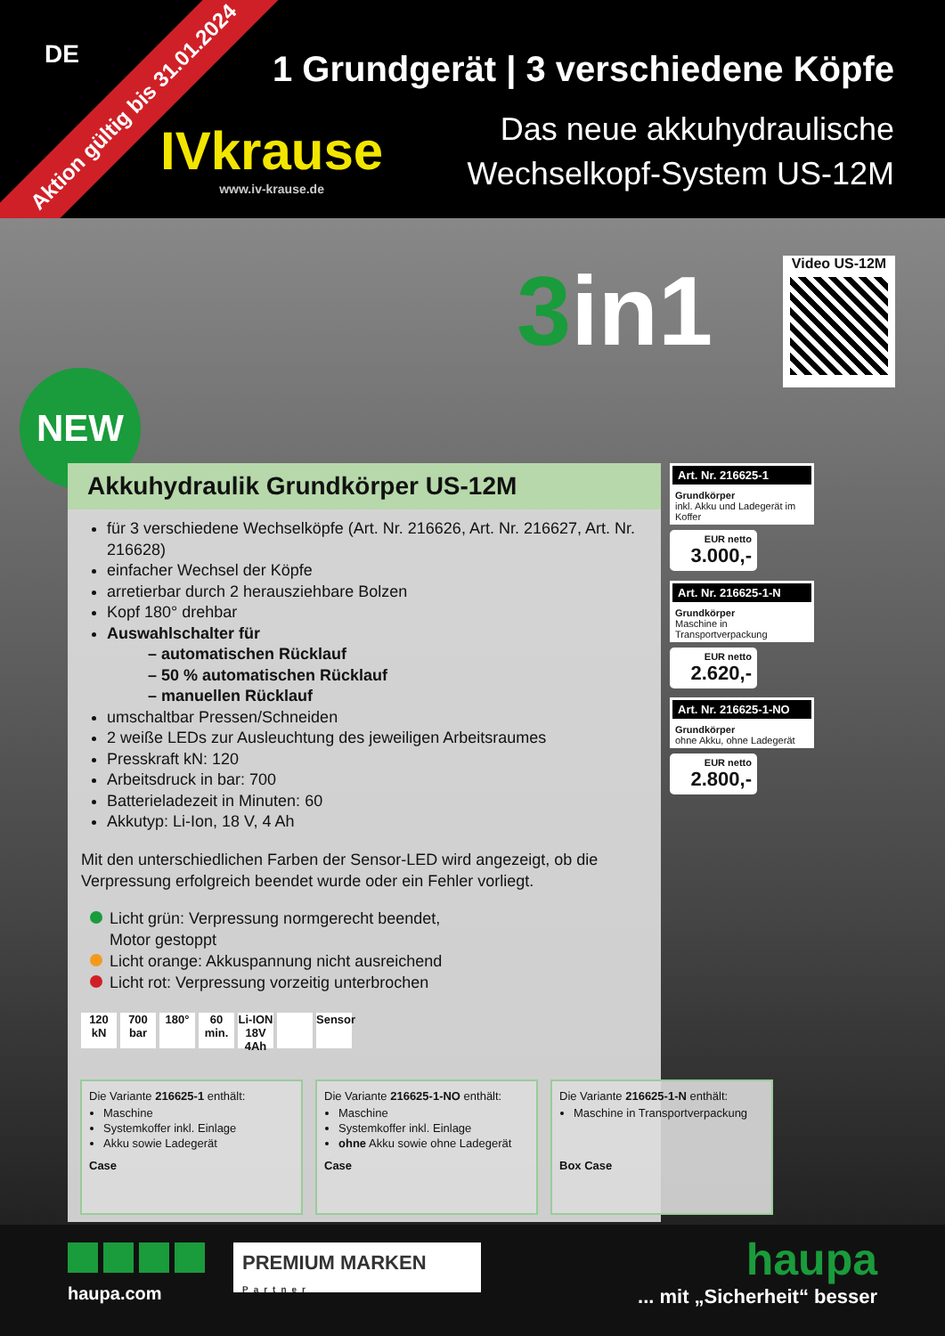DE
Aktion gültig bis 31.01.2024
IVkrause
www.iv-krause.de
1 Grundgerät | 3 verschiedene Köpfe
Das neue akkuhydraulische
Wechselkopf-System US-12M
3in1 Video US-12M
NEW
Akkuhydraulik Grundkörper US-12M
für 3 verschiedene Wechselköpfe (Art. Nr. 216626, Art. Nr. 216627, Art. Nr. 216628)
einfacher Wechsel der Köpfe
arretierbar durch 2 herausziehbare Bolzen
Kopf 180° drehbar
Auswahlschalter für
– automatischen Rücklauf
– 50 % automatischen Rücklauf
– manuellen Rücklauf
umschaltbar Pressen/Schneiden
2 weiße LEDs zur Ausleuchtung des jeweiligen Arbeitsraumes
Presskraft kN: 120
Arbeitsdruck in bar: 700
Batterieladezeit in Minuten: 60
Akkutyp: Li-Ion, 18 V, 4 Ah
Mit den unterschiedlichen Farben der Sensor-LED wird angezeigt, ob die Verpressung erfolgreich beendet wurde oder ein Fehler vorliegt.
Licht grün: Verpressung normgerecht beendet,
Motor gestoppt
Licht orange: Akkuspannung nicht ausreichend
Licht rot: Verpressung vorzeitig unterbrochen
120 kN
700 bar
180° 60 min.
Li-ION 18V 4Ah
Sensor
Art. Nr. 216625-1
Grundkörper
inkl. Akku und Ladegerät im Koffer
EUR netto
3.000,-
Art. Nr. 216625-1-N
Grundkörper
Maschine in Transportverpackung
EUR netto
2.620,-
Art. Nr. 216625-1-NO
Grundkörper
ohne Akku, ohne Ladegerät
EUR netto
2.800,-
Die Variante 216625-1 enthält:
Maschine
Systemkoffer inkl. Einlage
Akku sowie Ladegerät
Case
Die Variante 216625-1-NO enthält:
Maschine
Systemkoffer inkl. Einlage
ohne Akku sowie ohne Ladegerät
Case
Die Variante 216625-1-N enthält:
Maschine in Transportverpackung
Box Case
haupa.com
PREMIUM MARKEN
Partner
haupa
... mit „Sicherheit“ besser